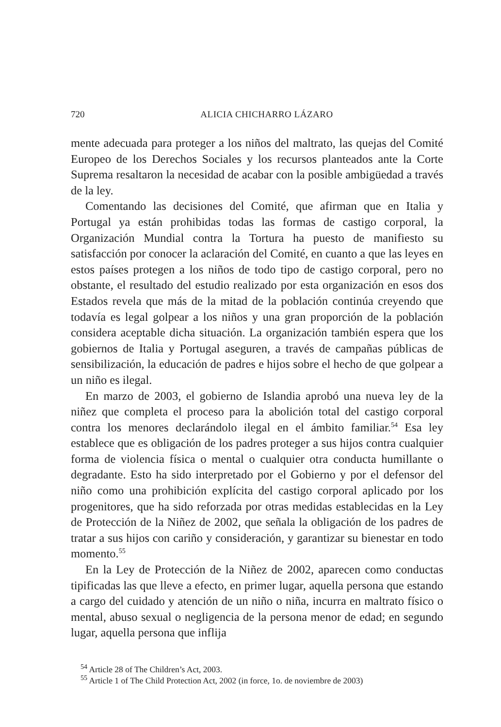720 ALICIA CHICHARRO LÁZARO
mente adecuada para proteger a los niños del maltrato, las quejas del Comité Europeo de los Derechos Sociales y los recursos planteados ante la Corte Suprema resaltaron la necesidad de acabar con la posible ambigüedad a través de la ley.
Comentando las decisiones del Comité, que afirman que en Italia y Portugal ya están prohibidas todas las formas de castigo corporal, la Organización Mundial contra la Tortura ha puesto de manifiesto su satisfacción por conocer la aclaración del Comité, en cuanto a que las leyes en estos países protegen a los niños de todo tipo de castigo corporal, pero no obstante, el resultado del estudio realizado por esta organización en esos dos Estados revela que más de la mitad de la población continúa creyendo que todavía es legal golpear a los niños y una gran proporción de la población considera aceptable dicha situación. La organización también espera que los gobiernos de Italia y Portugal aseguren, a través de campañas públicas de sensibilización, la educación de padres e hijos sobre el hecho de que golpear a un niño es ilegal.
En marzo de 2003, el gobierno de Islandia aprobó una nueva ley de la niñez que completa el proceso para la abolición total del castigo corporal contra los menores declarándolo ilegal en el ámbito familiar.<sup>54</sup> Esa ley establece que es obligación de los padres proteger a sus hijos contra cualquier forma de violencia física o mental o cualquier otra conducta humillante o degradante. Esto ha sido interpretado por el Gobierno y por el defensor del niño como una prohibición explícita del castigo corporal aplicado por los progenitores, que ha sido reforzada por otras medidas establecidas en la Ley de Protección de la Niñez de 2002, que señala la obligación de los padres de tratar a sus hijos con cariño y consideración, y garantizar su bienestar en todo momento.<sup>55</sup>
En la Ley de Protección de la Niñez de 2002, aparecen como conductas tipificadas las que lleve a efecto, en primer lugar, aquella persona que estando a cargo del cuidado y atención de un niño o niña, incurra en maltrato físico o mental, abuso sexual o negligencia de la persona menor de edad; en segundo lugar, aquella persona que inflija
<sup>54</sup> Article 28 of The Children’s Act, 2003.
<sup>55</sup> Article 1 of The Child Protection Act, 2002 (in force, 1o. de noviembre de 2003)